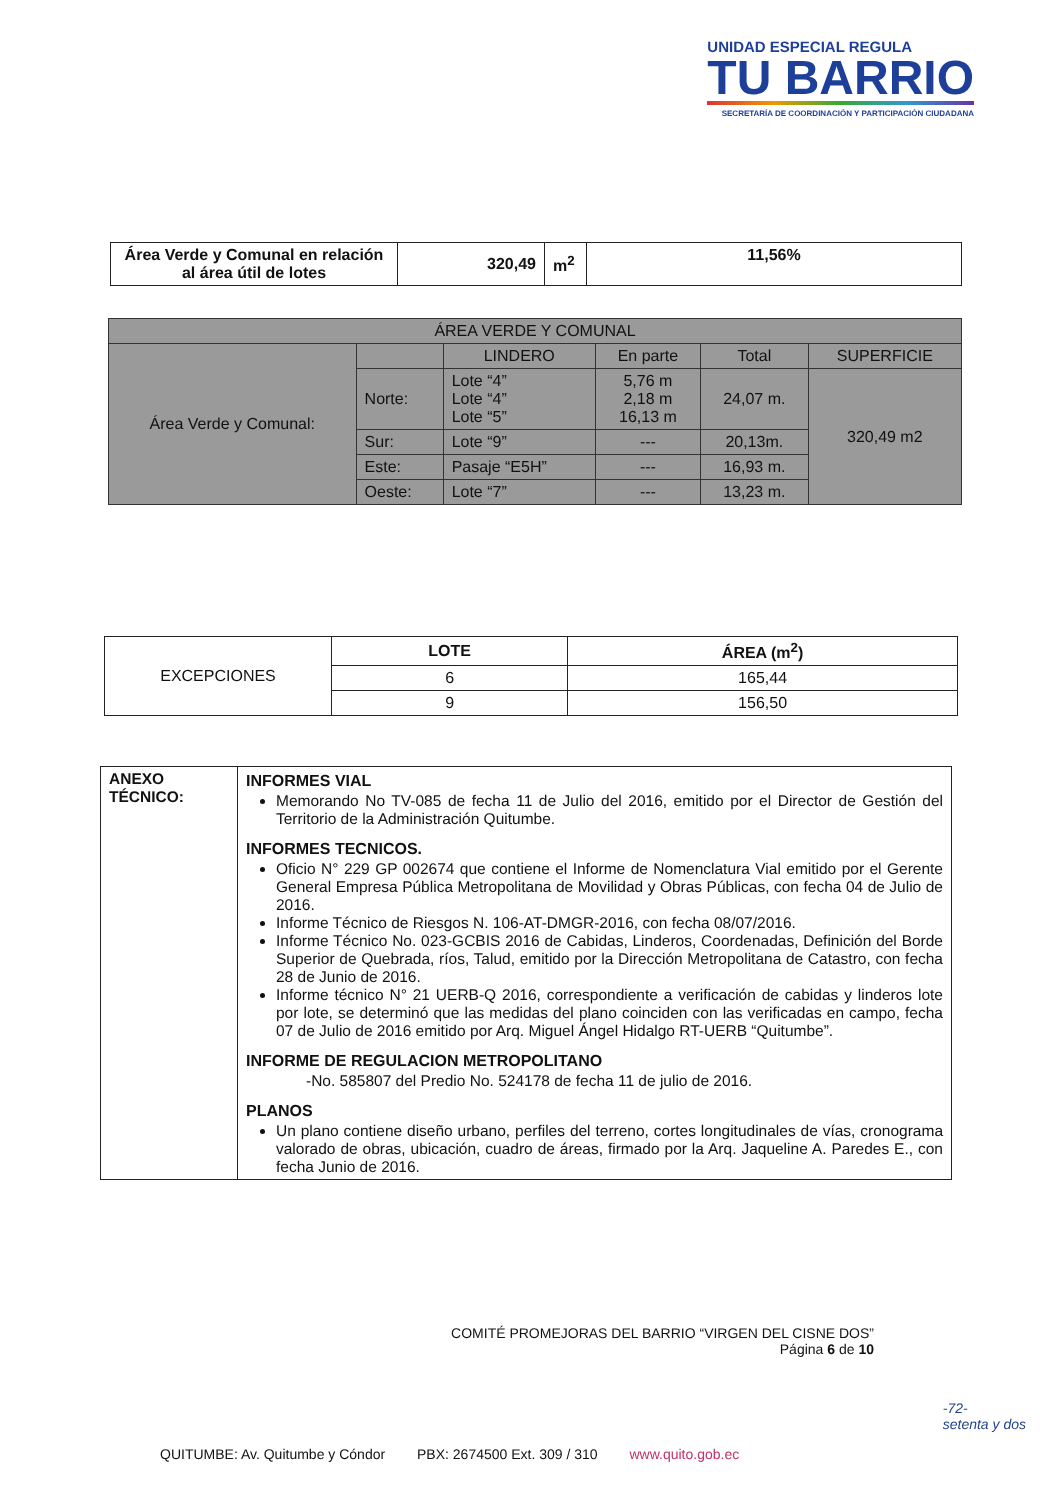UNIDAD ESPECIAL REGULA
TU BARRIO
SECRETARÍA DE COORDINACIÓN Y PARTICIPACIÓN CIUDADANA
| Área Verde y Comunal en relación al área útil de lotes | 320,49 | m<sup>2</sup> | 11,56% |
| ÁREA VERDE Y COMUNAL | | | | | |
| --- | --- | --- | --- | --- | --- |
| Área Verde y Comunal: | | LINDERO | En parte | Total | SUPERFICIE |
| | Norte: | Lote “4” Lote “4” Lote “5” | 5,76 m 2,18 m 16,13 m | 24,07 m. | 320,49 m2 |
| | Sur: | Lote “9” | --- | 20,13m. | |
| | Este: | Pasaje “E5H” | --- | 16,93 m. | |
| | Oeste: | Lote “7” | --- | 13,23 m. | |
| EXCEPCIONES | LOTE | ÁREA (m<sup>2</sup>) |
| | 6 | 165,44 |
| | 9 | 156,50 |
| ANEXO TÉCNICO: | INFORMES VIAL Memorando No TV-085 de fecha 11 de Julio del 2016, emitido por el Director de Gestión del Territorio de la Administración Quitumbe. INFORMES TECNICOS. Oficio N° 229 GP 002674 que contiene el Informe de Nomenclatura Vial emitido por el Gerente General Empresa Pública Metropolitana de Movilidad y Obras Públicas, con fecha 04 de Julio de 2016. Informe Técnico de Riesgos N. 106-AT-DMGR-2016, con fecha 08/07/2016. Informe Técnico No. 023-GCBIS 2016 de Cabidas, Linderos, Coordenadas, Definición del Borde Superior de Quebrada, ríos, Talud, emitido por la Dirección Metropolitana de Catastro, con fecha 28 de Junio de 2016. Informe técnico N° 21 UERB-Q 2016, correspondiente a verificación de cabidas y linderos lote por lote, se determinó que las medidas del plano coinciden con las verificadas en campo, fecha 07 de Julio de 2016 emitido por Arq. Miguel Ángel Hidalgo RT-UERB “Quitumbe”. INFORME DE REGULACION METROPOLITANO -No. 585807 del Predio No. 524178 de fecha 11 de julio de 2016. PLANOS Un plano contiene diseño urbano, perfiles del terreno, cortes longitudinales de vías, cronograma valorado de obras, ubicación, cuadro de áreas, firmado por la Arq. Jaqueline A. Paredes E., con fecha Junio de 2016. |
COMITÉ PROMEJORAS DEL BARRIO “VIRGEN DEL CISNE DOS”
Página 6 de 10
-72-
setenta y dos
QUITUMBE: Av. Quitumbe y Cóndor PBX: 2674500 Ext. 309 / 310 www.quito.gob.ec